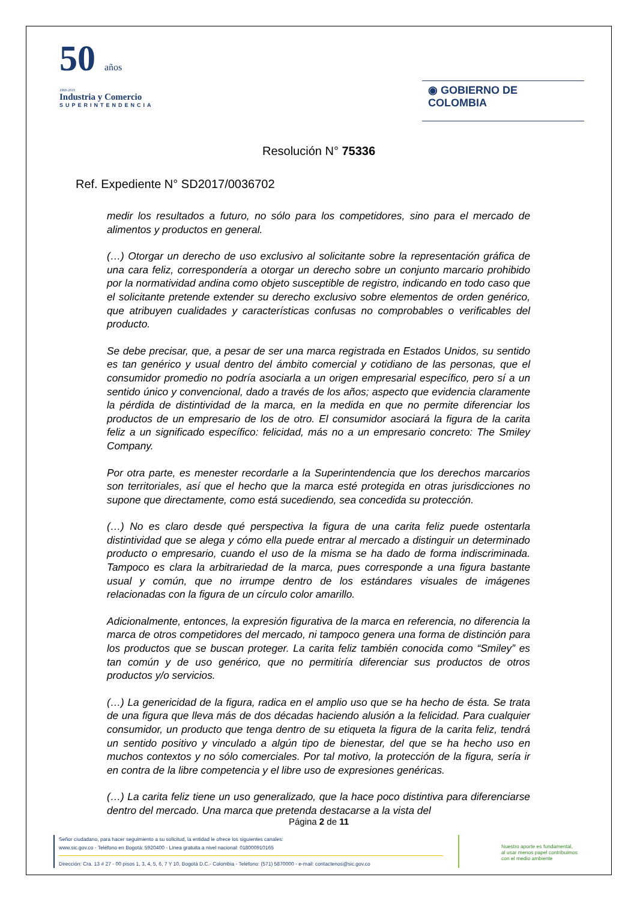50 años
1968-2018
Industria y Comercio
SUPERINTENDENCIA
◉ GOBIERNO DE COLOMBIA
Resolución N° 75336
Ref. Expediente N° SD2017/0036702
medir los resultados a futuro, no sólo para los competidores, sino para el mercado de alimentos y productos en general.
(…) Otorgar un derecho de uso exclusivo al solicitante sobre la representación gráfica de una cara feliz, correspondería a otorgar un derecho sobre un conjunto marcario prohibido por la normatividad andina como objeto susceptible de registro, indicando en todo caso que el solicitante pretende extender su derecho exclusivo sobre elementos de orden genérico, que atribuyen cualidades y características confusas no comprobables o verificables del producto.
Se debe precisar, que, a pesar de ser una marca registrada en Estados Unidos, su sentido es tan genérico y usual dentro del ámbito comercial y cotidiano de las personas, que el consumidor promedio no podría asociarla a un origen empresarial específico, pero sí a un sentido único y convencional, dado a través de los años; aspecto que evidencia claramente la pérdida de distintividad de la marca, en la medida en que no permite diferenciar los productos de un empresario de los de otro. El consumidor asociará la figura de la carita feliz a un significado específico: felicidad, más no a un empresario concreto: The Smiley Company.
Por otra parte, es menester recordarle a la Superintendencia que los derechos marcarios son territoriales, así que el hecho que la marca esté protegida en otras jurisdicciones no supone que directamente, como está sucediendo, sea concedida su protección.
(…) No es claro desde qué perspectiva la figura de una carita feliz puede ostentarla distintividad que se alega y cómo ella puede entrar al mercado a distinguir un determinado producto o empresario, cuando el uso de la misma se ha dado de forma indiscriminada. Tampoco es clara la arbitrariedad de la marca, pues corresponde a una figura bastante usual y común, que no irrumpe dentro de los estándares visuales de imágenes relacionadas con la figura de un círculo color amarillo.
Adicionalmente, entonces, la expresión figurativa de la marca en referencia, no diferencia la marca de otros competidores del mercado, ni tampoco genera una forma de distinción para los productos que se buscan proteger. La carita feliz también conocida como “Smiley” es tan común y de uso genérico, que no permitiría diferenciar sus productos de otros productos y/o servicios.
(…) La genericidad de la figura, radica en el amplio uso que se ha hecho de ésta. Se trata de una figura que lleva más de dos décadas haciendo alusión a la felicidad. Para cualquier consumidor, un producto que tenga dentro de su etiqueta la figura de la carita feliz, tendrá un sentido positivo y vinculado a algún tipo de bienestar, del que se ha hecho uso en muchos contextos y no sólo comerciales. Por tal motivo, la protección de la figura, sería ir en contra de la libre competencia y el libre uso de expresiones genéricas.
(…) La carita feliz tiene un uso generalizado, que la hace poco distintiva para diferenciarse dentro del mercado. Una marca que pretenda destacarse a la vista del
Página 2 de 11
Señor ciudadano, para hacer seguimiento a su solicitud, la entidad le ofrece los siguientes canales:
www.sic.gov.co - Teléfono en Bogotá: 5920400 - Línea gratuita a nivel nacional: 018000910165
Dirección: Cra. 13 # 27 - 00 pisos 1, 3, 4, 5, 6, 7 Y 10, Bogotá D.C.- Colombia - Teléfono: (571) 5870000 - e-mail: contactenos@sic.gov.co
Nuestro aporte es fundamental,
al usar menos papel contribuimos
con el medio ambiente